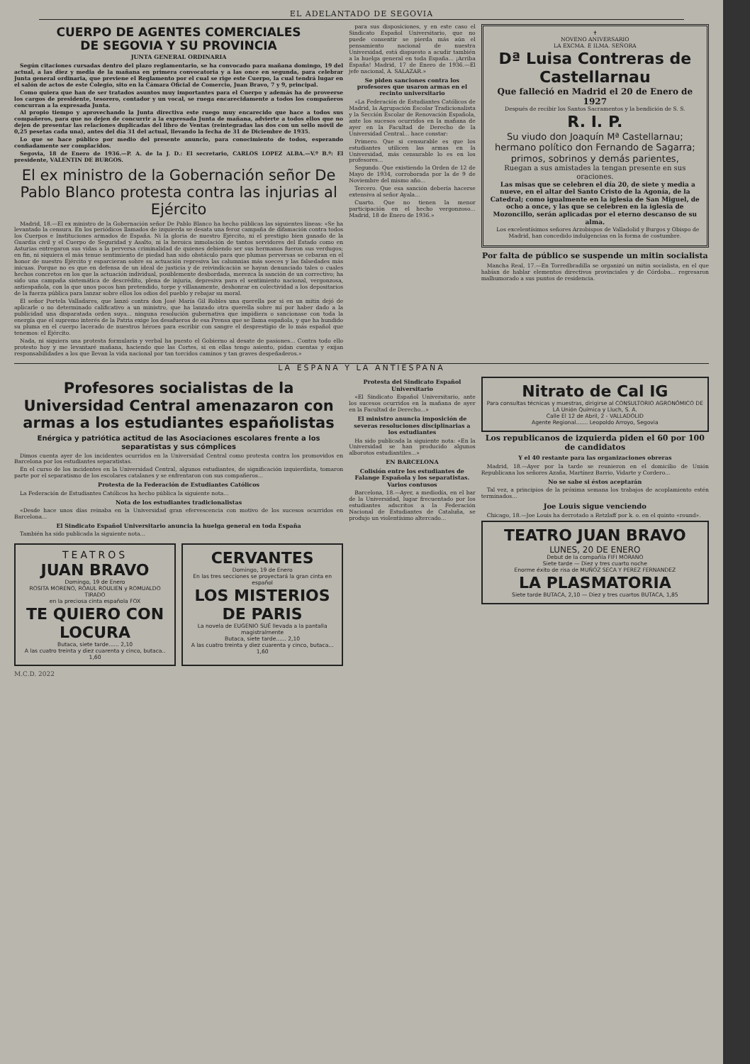EL ADELANTADO DE SEGOVIA
CUERPO DE AGENTES COMERCIALES
DE SEGOVIA Y SU PROVINCIA
JUNTA GENERAL ORDINARIA
Según citaciones cursadas dentro del plazo reglamentario, se ha convocado para mañana domingo, 19 del actual, a las diez y media de la mañana en primera convocatoria y a las once en segunda, para celebrar Junta general ordinaria, que previene el Reglamento por el cual se rige este Cuerpo, la cual tendrá lugar en el salón de actos de este Colegio, sito en la Cámara Oficial de Comercio, Juan Bravo, 7 y 9, principal.
Como quiera que han de ser tratados asuntos muy importantes para el Cuerpo y además ha de proveerse los cargos de presidente, tesorero, contador y un vocal, se ruega encarecidamente a todos los compañeros concurran a la expresada Junta.
Al propio tiempo y aprovechando la Junta directiva este ruego muy encarecido que hace a todos sus compañeros, para que no dejen de concurrir a la expresada Junta de mañana, advierte a todos ellos que no dejen de presentar las relaciones duplicadas del libro de Ventas (reintegradas las dos con un sello móvil de 0,25 pesetas cada una), antes del día 31 del actual, llevando la fecha de 31 de Diciembre de 1935.
Lo que se hace público por medio del presente anuncio, para conocimiento de todos, esperando confiadamente ser complacidos.
Segovia, 18 de Enero de 1936.—P. A. de la J. D.: El secretario, CARLOS LOPEZ ALBA.—V.º B.º: El presidente, VALENTIN DE BURGOS.
El ex ministro de la Gobernación señor De Pablo Blanco protesta contra las injurias al Ejército
Madrid, 18.—El ex ministro de la Gobernación señor De Pablo Blanco ha hecho públicas las siguientes líneas: «Se ha levantado la censura. En los periódicos llamados de izquierda se desata una feroz campaña de difamación contra todos los Cuerpos e Instituciones armados de España. Ni la gloria de nuestro Ejército, ni el prestigio bien ganado de la Guardia civil y el Cuerpo de Seguridad y Asalto, ni la heroica inmolación de tantos servidores del Estado como en Asturias entregaron sus vidas a la perversa criminalidad de quienes debiendo ser sus hermanos fueron sus verdugos; en fin, ni siquiera el más tenue sentimiento de piedad han sido obstáculo para que plumas perversas se cebaran en el honor de nuestro Ejército y esparcieran sobre su actuación represiva las calumnias más soeces y las falsedades más inicuas. Porque no es que en defensa de un ideal de justicia y de reivindicación se hayan denunciado tales o cuales hechos concretos en los que la actuación individual, posiblemente desbordada, merezca la sanción de un correctivo; ha sido una campaña sistemática de descrédito, plena de injuria, depresiva para el sentimiento nacional, vergonzosa, antiespañola, con la que unos pocos han pretendido, torpe y villanamente, deshonrar en colectividad a los depositarios de la fuerza pública para lanzar sobre ellos los odios del pueblo y rebajar su moral.
El señor Portela Valladares, que lanzó contra don José María Gil Robles una querella por si en un mitin dejó de aplicarle o no determinado calificativo a un ministro, que ha lanzado otra querella sobre mí por haber dado a la publicidad una disparatada orden suya... ninguna resolución gubernativa que impidiera o sancionase con toda la energía que el supremo interés de la Patria exige los desafueros de esa Prensa que se llama española, y que ha hundido su pluma en el cuerpo lacerado de nuestros héroes para escribir con sangre el desprestigio de lo más español que tenemos: el Ejército.
Nada, ni siquiera una protesta formularia y verbal ha puesto el Gobierno al desate de pasiones... Contra todo ello protesto hoy y me levantaré mañana, haciendo que las Cortes, si en ellas tengo asiento, pidan cuentas y exijan responsabilidades a los que llevan la vida nacional por tan torcidos caminos y tan graves despeñaderos.»
para sus disposiciones, y en este caso el Sindicato Español Universitario, que no puede consentir se pierda más aún el pensamiento nacional de nuestra Universidad, está dispuesto a acudir también a la huelga general en toda España... ¡Arriba España! Madrid, 17 de Enero de 1936.—El jefe nacional, A. SALAZAR.»
Se piden sanciones contra los profesores que usaron armas en el recinto universitario
«La Federación de Estudiantes Católicos de Madrid, la Agrupación Escolar Tradicionalista y la Sección Escolar de Renovación Española, ante los sucesos ocurridos en la mañana de ayer en la Facultad de Derecho de la Universidad Central... hace constar:
Primero. Que si censurable es que los estudiantes utilicen las armas en la Universidad, más censurable lo es en los profesores...
Segundo. Que existiendo la Orden de 12 de Mayo de 1934, corroborada por la de 9 de Noviembre del mismo año...
Tercero. Que esa sanción debería hacerse extensiva al señor Ayala...
Cuarto. Que no tienen la menor participación en el hecho vergonzoso... Madrid, 18 de Enero de 1936.»
✝
NOVENO ANIVERSARIO
LA EXCMA. E ILMA. SEÑORA
Dª Luisa Contreras de Castellarnau
Que falleció en Madrid el 20 de Enero de 1927
Después de recibir los Santos Sacramentos y la bendición de S. S.
R. I. P.
Su viudo don Joaquín Mª Castellarnau; hermano político don Fernando de Sagarra; primos, sobrinos y demás parientes,
Ruegan a sus amistades la tengan presente en sus oraciones.
Las misas que se celebren el día 20, de siete y media a nueve, en el altar del Santo Cristo de la Agonía, de la Catedral; como igualmente en la iglesia de San Miguel, de ocho a once, y las que se celebren en la iglesia de Mozoncillo, serán aplicadas por el eterno descanso de su alma.
Los excelentísimos señores Arzobispos de Valladolid y Burgos y Obispo de Madrid, han concedido indulgencias en la forma de costumbre.
Por falta de público se suspende un mitin socialista
Mancha Real, 17.—En Torredbradilla se organizó un mitin socialista, en el que habían de hablar elementos directivos provinciales y de Córdoba... regresaron malhumorado a sus puntos de residencia.
LA ESPAÑA Y LA ANTIESPAÑA
Profesores socialistas de la Universidad Central amenazaron con armas a los estudiantes españolistas
Enérgica y patriótica actitud de las Asociaciones escolares frente a los separatistas y sus cómplices
Dimos cuenta ayer de los incidentes ocurridos en la Universidad Central como protesta contra los promovidos en Barcelona por los estudiantes separatistas.
En el curso de los incidentes en la Universidad Central, algunos estudiantes, de significación izquierdista, tomaron parte por el separatismo de los escolares catalanes y se enfrentaron con sus compañeros...
Protesta de la Federación de Estudiantes Católicos
La Federación de Estudiantes Católicos ha hecho pública la siguiente nota...
Nota de los estudiantes tradicionalistas
«Desde hace unos días reinaba en la Universidad gran efervescencia con motivo de los sucesos ocurridos en Barcelona...
El Sindicato Español Universitario anuncia la huelga general en toda España
También ha sido publicada la siguiente nota...
TEATROS
JUAN BRAVO
Domingo, 19 de Enero
ROSITA MORENO, ROAUL ROULIEN y ROMUALDO TIRADO
en la preciosa cinta española FOX
TE QUIERO CON LOCURA
Butaca, siete tarde...... 2,10
A las cuatro treinta y diez cuarenta y cinco, butaca.. 1,60
CERVANTES
Domingo, 19 de Enero
En las tres secciones se proyectará la gran cinta en español
LOS MISTERIOS DE PARIS
La novela de EUGENIO SUÉ llevada a la pantalla magistralmente
Butaca, siete tarde...... 2,10
A las cuatro treinta y diez cuarenta y cinco, butaca... 1,60
Protesta del Sindicato Español Universitario
«El Sindicato Español Universitario, ante los sucesos ocurridos en la mañana de ayer en la Facultad de Derecho...»
El ministro anuncia imposición de severas resoluciones disciplinarias a los estudiantes
Ha sido publicada la siguiente nota: «En la Universidad se han producido algunos alborotos estudiantiles...»
EN BARCELONA
Colisión entre los estudiantes de Falange Española y los separatistas. Varios contusos
Barcelona, 18.—Ayer, a mediodía, en el bar de la Universidad, lugar frecuentado por los estudiantes adscritos a la Federación Nacional de Estudiantes de Cataluña, se produjo un violentísimo altercado...
Nitrato de Cal IG
Para consultas técnicas y muestras, dirigirse al CONSULTORIO AGRONÓMICO DE LA Unión Química y Lluch, S. A.
Calle El 12 de Abril, 2 - VALLADOLID
Agente Regional....... Leopoldo Arroyo, Segovia
Los republicanos de izquierda piden el 60 por 100 de candidatos
Y el 40 restante para las organizaciones obreras
Madrid, 18.—Ayer por la tarde se reunieron en el domicilio de Unión Republicana los señores Azaña, Martínez Barrio, Vidarte y Cordero...
No se sabe si éstos aceptarán
Tal vez, a principios de la próxima semana los trabajos de acoplamiento estén terminados...
Joe Louis sigue venciendo
Chicago, 18.—Joe Louis ha derrotado a Retzlaff por k. o. en el quinto «round».
TEATRO JUAN BRAVO
LUNES, 20 DE ENERO
Debut de la compañía FIFI MORANO
Siete tarde — Diez y tres cuarto noche
Enorme éxito de risa de MUÑOZ SECA Y PEREZ FERNANDEZ
LA PLASMATORIA
Siete tarde BUTACA, 2,10 — Diez y tres cuartos BUTACA, 1,85
M.C.D. 2022